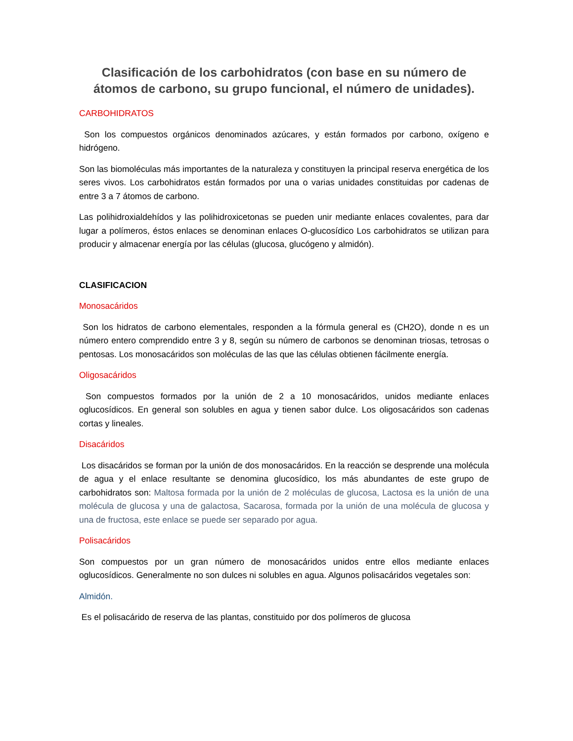Clasificación de los carbohidratos (con base en su número de átomos de carbono, su grupo funcional, el número de unidades).
CARBOHIDRATOS
Son los compuestos orgánicos denominados azúcares, y están formados por carbono, oxígeno e hidrógeno.
Son las biomoléculas más importantes de la naturaleza y constituyen la principal reserva energética de los seres vivos. Los carbohidratos están formados por una o varias unidades constituidas por cadenas de entre 3 a 7 átomos de carbono.
Las polihidroxialdehídos y las polihidroxicetonas se pueden unir mediante enlaces covalentes, para dar lugar a polímeros, éstos enlaces se denominan enlaces O-glucosídico Los carbohidratos se utilizan para producir y almacenar energía por las células (glucosa, glucógeno y almidón).
CLASIFICACION
Monosacáridos
Son los hidratos de carbono elementales, responden a la fórmula general es (CH2O), donde n es un número entero comprendido entre 3 y 8, según su número de carbonos se denominan triosas, tetrosas o pentosas. Los monosacáridos son moléculas de las que las células obtienen fácilmente energía.
Oligosacáridos
Son compuestos formados por la unión de 2 a 10 monosacáridos, unidos mediante enlaces oglucosídicos. En general son solubles en agua y tienen sabor dulce. Los oligosacáridos son cadenas cortas y lineales.
Disacáridos
Los disacáridos se forman por la unión de dos monosacáridos. En la reacción se desprende una molécula de agua y el enlace resultante se denomina glucosídico, los más abundantes de este grupo de carbohidratos son: Maltosa formada por la unión de 2 moléculas de glucosa, Lactosa es la unión de una molécula de glucosa y una de galactosa, Sacarosa, formada por la unión de una molécula de glucosa y una de fructosa, este enlace se puede ser separado por agua.
Polisacáridos
Son compuestos por un gran número de monosacáridos unidos entre ellos mediante enlaces oglucosídicos. Generalmente no son dulces ni solubles en agua. Algunos polisacáridos vegetales son:
Almidón.
Es el polisacárido de reserva de las plantas, constituido por dos polímeros de glucosa